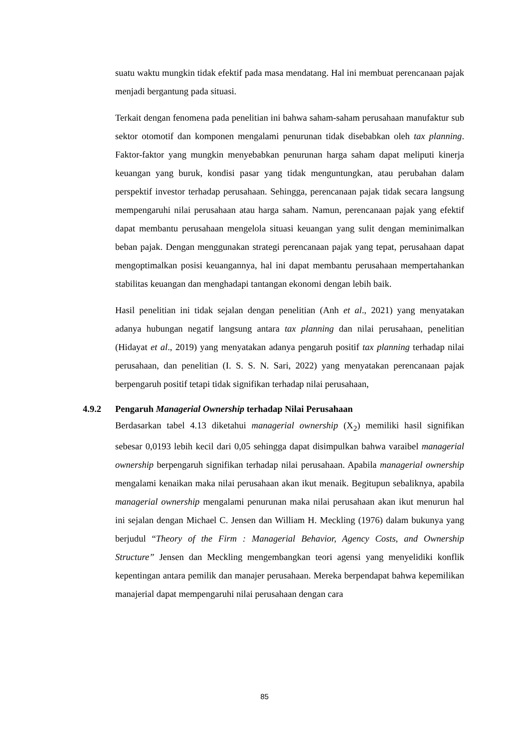suatu waktu mungkin tidak efektif pada masa mendatang. Hal ini membuat perencanaan pajak menjadi bergantung pada situasi.
Terkait dengan fenomena pada penelitian ini bahwa saham-saham perusahaan manufaktur sub sektor otomotif dan komponen mengalami penurunan tidak disebabkan oleh tax planning. Faktor-faktor yang mungkin menyebabkan penurunan harga saham dapat meliputi kinerja keuangan yang buruk, kondisi pasar yang tidak menguntungkan, atau perubahan dalam perspektif investor terhadap perusahaan. Sehingga, perencanaan pajak tidak secara langsung mempengaruhi nilai perusahaan atau harga saham. Namun, perencanaan pajak yang efektif dapat membantu perusahaan mengelola situasi keuangan yang sulit dengan meminimalkan beban pajak. Dengan menggunakan strategi perencanaan pajak yang tepat, perusahaan dapat mengoptimalkan posisi keuangannya, hal ini dapat membantu perusahaan mempertahankan stabilitas keuangan dan menghadapi tantangan ekonomi dengan lebih baik.
Hasil penelitian ini tidak sejalan dengan penelitian (Anh et al., 2021) yang menyatakan adanya hubungan negatif langsung antara tax planning dan nilai perusahaan, penelitian (Hidayat et al., 2019) yang menyatakan adanya pengaruh positif tax planning terhadap nilai perusahaan, dan penelitian (I. S. S. N. Sari, 2022) yang menyatakan perencanaan pajak berpengaruh positif tetapi tidak signifikan terhadap nilai perusahaan,
4.9.2 Pengaruh Managerial Ownership terhadap Nilai Perusahaan
Berdasarkan tabel 4.13 diketahui managerial ownership (X<sub>2</sub>) memiliki hasil signifikan sebesar 0,0193 lebih kecil dari 0,05 sehingga dapat disimpulkan bahwa varaibel managerial ownership berpengaruh signifikan terhadap nilai perusahaan. Apabila managerial ownership mengalami kenaikan maka nilai perusahaan akan ikut menaik. Begitupun sebaliknya, apabila managerial ownership mengalami penurunan maka nilai perusahaan akan ikut menurun hal ini sejalan dengan Michael C. Jensen dan William H. Meckling (1976) dalam bukunya yang berjudul “Theory of the Firm : Managerial Behavior, Agency Costs, and Ownership Structure” Jensen dan Meckling mengembangkan teori agensi yang menyelidiki konflik kepentingan antara pemilik dan manajer perusahaan. Mereka berpendapat bahwa kepemilikan manajerial dapat mempengaruhi nilai perusahaan dengan cara
85